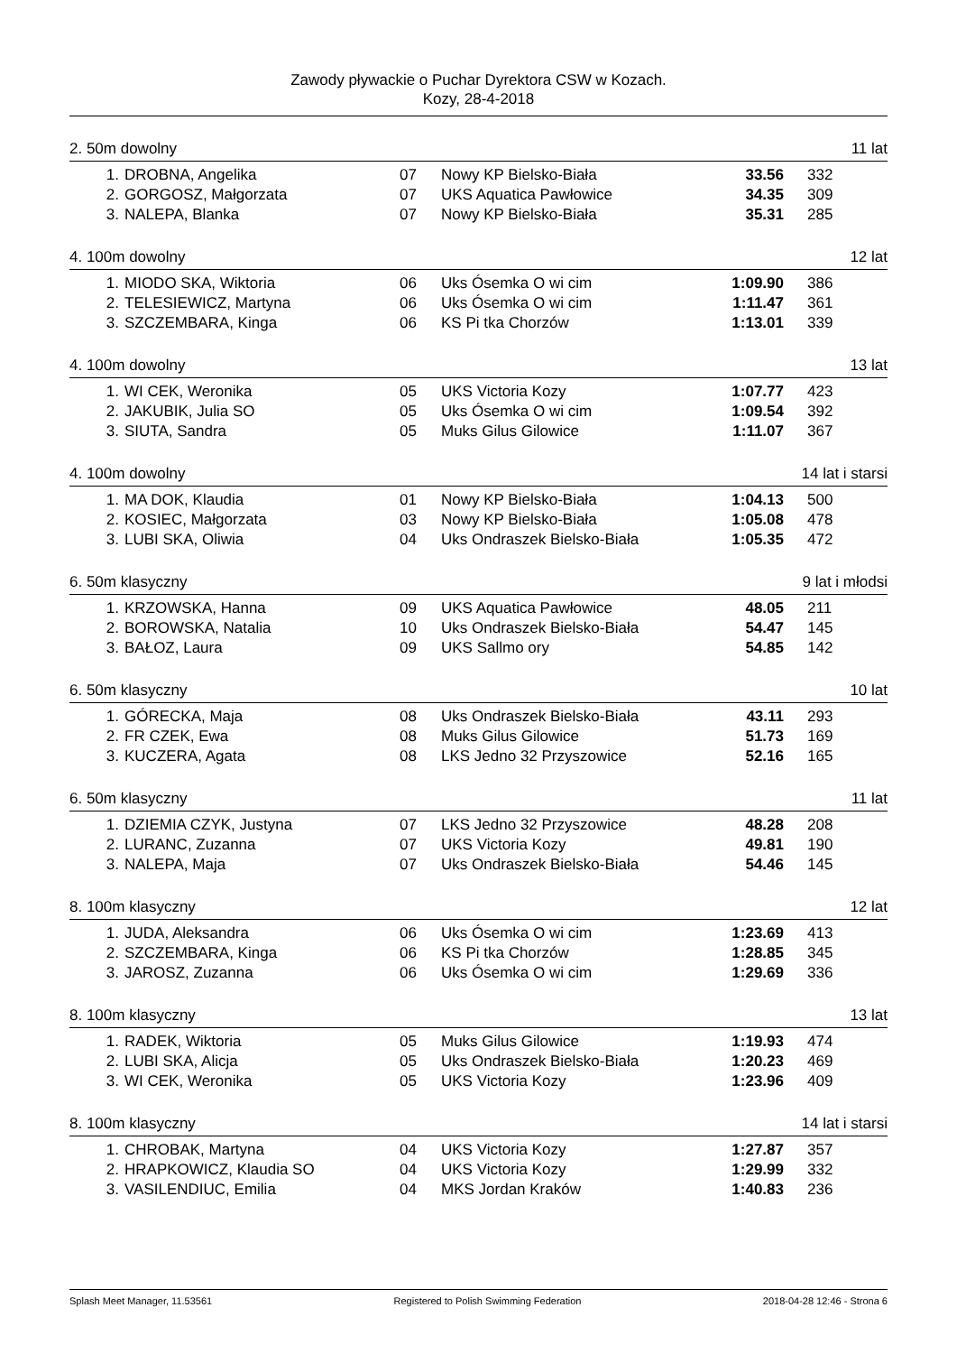Zawody pływackie o Puchar Dyrektora CSW w Kozach.
Kozy, 28-4-2018
2. 50m dowolny 11 lat
| 1. | DROBNA, Angelika | 07 | Nowy KP Bielsko-Biała | 33.56 | 332 |
| 2. | GORGOSZ, Małgorzata | 07 | UKS Aquatica Pawłowice | 34.35 | 309 |
| 3. | NALEPA, Blanka | 07 | Nowy KP Bielsko-Biała | 35.31 | 285 |
4. 100m dowolny 12 lat
| 1. | MIODO SKA, Wiktoria | 06 | Uks Ósemka O wi cim | 1:09.90 | 386 |
| 2. | TELESIEWICZ, Martyna | 06 | Uks Ósemka O wi cim | 1:11.47 | 361 |
| 3. | SZCZEMBARA, Kinga | 06 | KS Pi tka Chorzów | 1:13.01 | 339 |
4. 100m dowolny 13 lat
| 1. | WI CEK, Weronika | 05 | UKS Victoria Kozy | 1:07.77 | 423 |
| 2. | JAKUBIK, Julia SO | 05 | Uks Ósemka O wi cim | 1:09.54 | 392 |
| 3. | SIUTA, Sandra | 05 | Muks Gilus Gilowice | 1:11.07 | 367 |
4. 100m dowolny 14 lat i starsi
| 1. | MA DOK, Klaudia | 01 | Nowy KP Bielsko-Biała | 1:04.13 | 500 |
| 2. | KOSIEC, Małgorzata | 03 | Nowy KP Bielsko-Biała | 1:05.08 | 478 |
| 3. | LUBI SKA, Oliwia | 04 | Uks Ondraszek Bielsko-Biała | 1:05.35 | 472 |
6. 50m klasyczny 9 lat i młodsi
| 1. | KRZOWSKA, Hanna | 09 | UKS Aquatica Pawłowice | 48.05 | 211 |
| 2. | BOROWSKA, Natalia | 10 | Uks Ondraszek Bielsko-Biała | 54.47 | 145 |
| 3. | BAŁOZ, Laura | 09 | UKS Sallmo ory | 54.85 | 142 |
6. 50m klasyczny 10 lat
| 1. | GÓRECKA, Maja | 08 | Uks Ondraszek Bielsko-Biała | 43.11 | 293 |
| 2. | FR CZEK, Ewa | 08 | Muks Gilus Gilowice | 51.73 | 169 |
| 3. | KUCZERA, Agata | 08 | LKS Jedno 32 Przyszowice | 52.16 | 165 |
6. 50m klasyczny 11 lat
| 1. | DZIEMIA CZYK, Justyna | 07 | LKS Jedno 32 Przyszowice | 48.28 | 208 |
| 2. | LURANC, Zuzanna | 07 | UKS Victoria Kozy | 49.81 | 190 |
| 3. | NALEPA, Maja | 07 | Uks Ondraszek Bielsko-Biała | 54.46 | 145 |
8. 100m klasyczny 12 lat
| 1. | JUDA, Aleksandra | 06 | Uks Ósemka O wi cim | 1:23.69 | 413 |
| 2. | SZCZEMBARA, Kinga | 06 | KS Pi tka Chorzów | 1:28.85 | 345 |
| 3. | JAROSZ, Zuzanna | 06 | Uks Ósemka O wi cim | 1:29.69 | 336 |
8. 100m klasyczny 13 lat
| 1. | RADEK, Wiktoria | 05 | Muks Gilus Gilowice | 1:19.93 | 474 |
| 2. | LUBI SKA, Alicja | 05 | Uks Ondraszek Bielsko-Biała | 1:20.23 | 469 |
| 3. | WI CEK, Weronika | 05 | UKS Victoria Kozy | 1:23.96 | 409 |
8. 100m klasyczny 14 lat i starsi
| 1. | CHROBAK, Martyna | 04 | UKS Victoria Kozy | 1:27.87 | 357 |
| 2. | HRAPKOWICZ, Klaudia SO | 04 | UKS Victoria Kozy | 1:29.99 | 332 |
| 3. | VASILENDIUC, Emilia | 04 | MKS Jordan Kraków | 1:40.83 | 236 |
Splash Meet Manager, 11.53561 Registered to Polish Swimming Federation 2018-04-28 12:46 - Strona 6